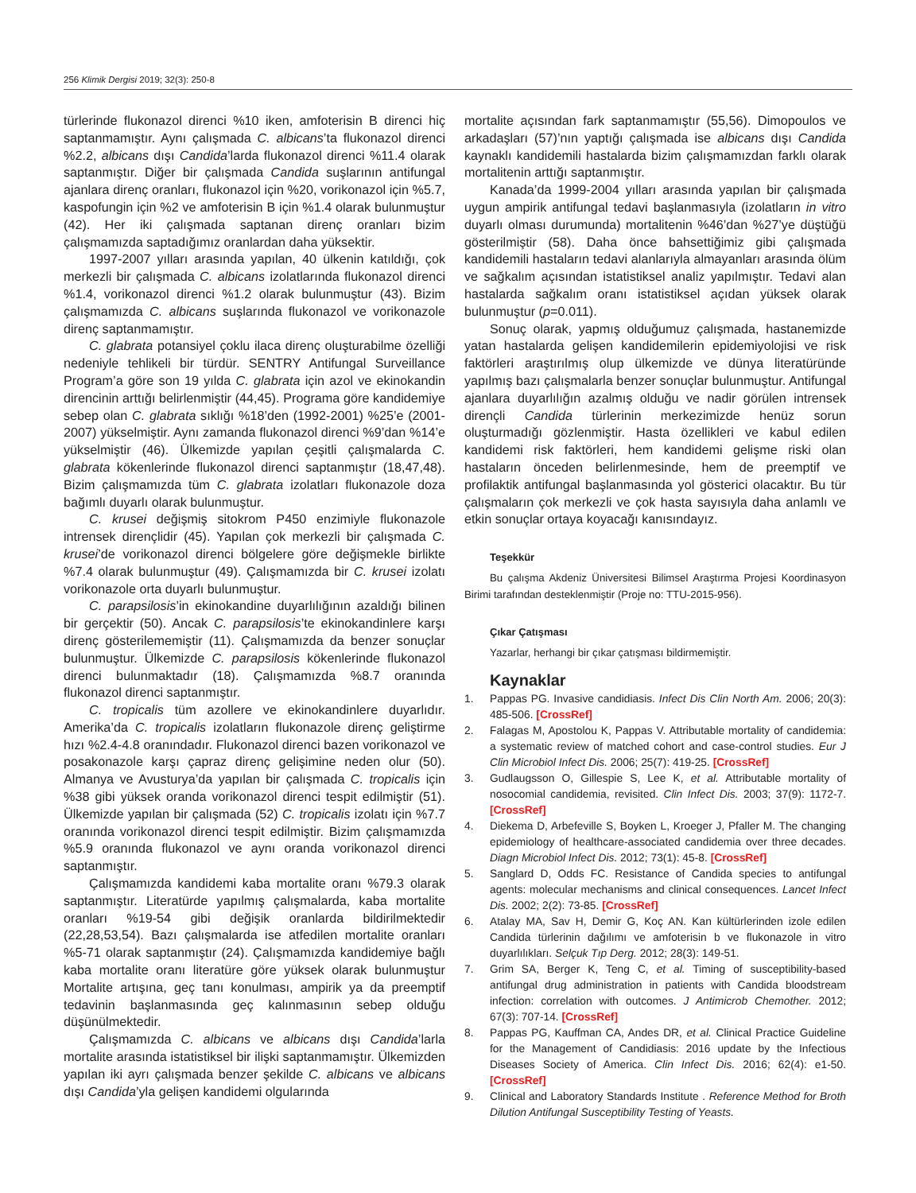256 Klimik Dergisi 2019; 32(3): 250-8
türlerinde flukonazol direnci %10 iken, amfoterisin B direnci hiç saptanmamıştır. Aynı çalışmada C. albicans’ta flukonazol direnci %2.2, albicans dışı Candida’larda flukonazol direnci %11.4 olarak saptanmıştır. Diğer bir çalışmada Candida suşlarının antifungal ajanlara direnç oranları, flukonazol için %20, vorikonazol için %5.7, kaspofungin için %2 ve amfoterisin B için %1.4 olarak bulunmuştur (42). Her iki çalışmada saptanan direnç oranları bizim çalışmamızda saptadığımız oranlardan daha yüksektir.
1997-2007 yılları arasında yapılan, 40 ülkenin katıldığı, çok merkezli bir çalışmada C. albicans izolatlarında flukonazol direnci %1.4, vorikonazol direnci %1.2 olarak bulunmuştur (43). Bizim çalışmamızda C. albicans suşlarında flukonazol ve vorikonazole direnç saptanmamıştır.
C. glabrata potansiyel çoklu ilaca direnç oluşturabilme özelliği nedeniyle tehlikeli bir türdür. SENTRY Antifungal Surveillance Program’a göre son 19 yılda C. glabrata için azol ve ekinokandin direncinin arttığı belirlenmiştir (44,45). Programa göre kandidemiye sebep olan C. glabrata sıklığı %18’den (1992-2001) %25’e (2001-2007) yükselmiştir. Aynı zamanda flukonazol direnci %9’dan %14’e yükselmiştir (46). Ülkemizde yapılan çeşitli çalışmalarda C. glabrata kökenlerinde flukonazol direnci saptanmıştır (18,47,48). Bizim çalışmamızda tüm C. glabrata izolatları flukonazole doza bağımlı duyarlı olarak bulunmuştur.
C. krusei değişmiş sitokrom P450 enzimiyle flukonazole intrensek dirençlidir (45). Yapılan çok merkezli bir çalışmada C. krusei’de vorikonazol direnci bölgelere göre değişmekle birlikte %7.4 olarak bulunmuştur (49). Çalışmamızda bir C. krusei izolatı vorikonazole orta duyarlı bulunmuştur.
C. parapsilosis’in ekinokandine duyarlılığının azaldığı bilinen bir gerçektir (50). Ancak C. parapsilosis’te ekinokandinlere karşı direnç gösterilememiştir (11). Çalışmamızda da benzer sonuçlar bulunmuştur. Ülkemizde C. parapsilosis kökenlerinde flukonazol direnci bulunmaktadır (18). Çalışmamızda %8.7 oranında flukonazol direnci saptanmıştır.
C. tropicalis tüm azollere ve ekinokandinlere duyarlıdır. Amerika’da C. tropicalis izolatların flukonazole direnç geliştirme hızı %2.4-4.8 oranındadır. Flukonazol direnci bazen vorikonazol ve posakonazole karşı çapraz direnç gelişimine neden olur (50). Almanya ve Avusturya’da yapılan bir çalışmada C. tropicalis için %38 gibi yüksek oranda vorikonazol direnci tespit edilmiştir (51). Ülkemizde yapılan bir çalışmada (52) C. tropicalis izolatı için %7.7 oranında vorikonazol direnci tespit edilmiştir. Bizim çalışmamızda %5.9 oranında flukonazol ve aynı oranda vorikonazol direnci saptanmıştır.
Çalışmamızda kandidemi kaba mortalite oranı %79.3 olarak saptanmıştır. Literatürde yapılmış çalışmalarda, kaba mortalite oranları %19-54 gibi değişik oranlarda bildirilmektedir (22,28,53,54). Bazı çalışmalarda ise atfedilen mortalite oranları %5-71 olarak saptanmıştır (24). Çalışmamızda kandidemiye bağlı kaba mortalite oranı literatüre göre yüksek olarak bulunmuştur Mortalite artışına, geç tanı konulması, ampirik ya da preemptif tedavinin başlanmasında geç kalınmasının sebep olduğu düşünülmektedir.
Çalışmamızda C. albicans ve albicans dışı Candida’larla mortalite arasında istatistiksel bir ilişki saptanmamıştır. Ülkemizden yapılan iki ayrı çalışmada benzer şekilde C. albicans ve albicans dışı Candida’yla gelişen kandidemi olgularında
mortalite açısından fark saptanmamıştır (55,56). Dimopoulos ve arkadaşları (57)’nın yaptığı çalışmada ise albicans dışı Candida kaynaklı kandidemili hastalarda bizim çalışmamızdan farklı olarak mortalitenin arttığı saptanmıştır.
Kanada’da 1999-2004 yılları arasında yapılan bir çalışmada uygun ampirik antifungal tedavi başlanmasıyla (izolatların in vitro duyarlı olması durumunda) mortalitenin %46’dan %27’ye düştüğü gösterilmiştir (58). Daha önce bahsettiğimiz gibi çalışmada kandidemili hastaların tedavi alanlarıyla almayanları arasında ölüm ve sağkalım açısından istatistiksel analiz yapılmıştır. Tedavi alan hastalarda sağkalım oranı istatistiksel açıdan yüksek olarak bulunmuştur (p=0.011).
Sonuç olarak, yapmış olduğumuz çalışmada, hastanemizde yatan hastalarda gelişen kandidemilerin epidemiyolojisi ve risk faktörleri araştırılmış olup ülkemizde ve dünya literatüründe yapılmış bazı çalışmalarla benzer sonuçlar bulunmuştur. Antifungal ajanlara duyarlılığın azalmış olduğu ve nadir görülen intrensek dirençli Candida türlerinin merkezimizde henüz sorun oluşturmadığı gözlenmiştir. Hasta özellikleri ve kabul edilen kandidemi risk faktörleri, hem kandidemi gelişme riski olan hastaların önceden belirlenmesinde, hem de preemptif ve profilaktik antifungal başlanmasında yol gösterici olacaktır. Bu tür çalışmaların çok merkezli ve çok hasta sayısıyla daha anlamlı ve etkin sonuçlar ortaya koyacağı kanısındayız.
Teşekkür
Bu çalışma Akdeniz Üniversitesi Bilimsel Araştırma Projesi Koordinasyon Birimi tarafından desteklenmiştir (Proje no: TTU-2015-956).
Çıkar Çatışması
Yazarlar, herhangi bir çıkar çatışması bildirmemiştir.
Kaynaklar
1. Pappas PG. Invasive candidiasis. Infect Dis Clin North Am. 2006; 20(3): 485-506. [CrossRef]
2. Falagas M, Apostolou K, Pappas V. Attributable mortality of candidemia: a systematic review of matched cohort and case-control studies. Eur J Clin Microbiol Infect Dis. 2006; 25(7): 419-25. [CrossRef]
3. Gudlaugsson O, Gillespie S, Lee K, et al. Attributable mortality of nosocomial candidemia, revisited. Clin Infect Dis. 2003; 37(9): 1172-7. [CrossRef]
4. Diekema D, Arbefeville S, Boyken L, Kroeger J, Pfaller M. The changing epidemiology of healthcare-associated candidemia over three decades. Diagn Microbiol Infect Dis. 2012; 73(1): 45-8. [CrossRef]
5. Sanglard D, Odds FC. Resistance of Candida species to antifungal agents: molecular mechanisms and clinical consequences. Lancet Infect Dis. 2002; 2(2): 73-85. [CrossRef]
6. Atalay MA, Sav H, Demir G, Koç AN. Kan kültürlerinden izole edilen Candida türlerinin dağılımı ve amfoterisin b ve flukonazole in vitro duyarlılıkları. Selçuk Tıp Derg. 2012; 28(3): 149-51.
7. Grim SA, Berger K, Teng C, et al. Timing of susceptibility-based antifungal drug administration in patients with Candida bloodstream infection: correlation with outcomes. J Antimicrob Chemother. 2012; 67(3): 707-14. [CrossRef]
8. Pappas PG, Kauffman CA, Andes DR, et al. Clinical Practice Guideline for the Management of Candidiasis: 2016 update by the Infectious Diseases Society of America. Clin Infect Dis. 2016; 62(4): e1-50. [CrossRef]
9. Clinical and Laboratory Standards Institute . Reference Method for Broth Dilution Antifungal Susceptibility Testing of Yeasts.